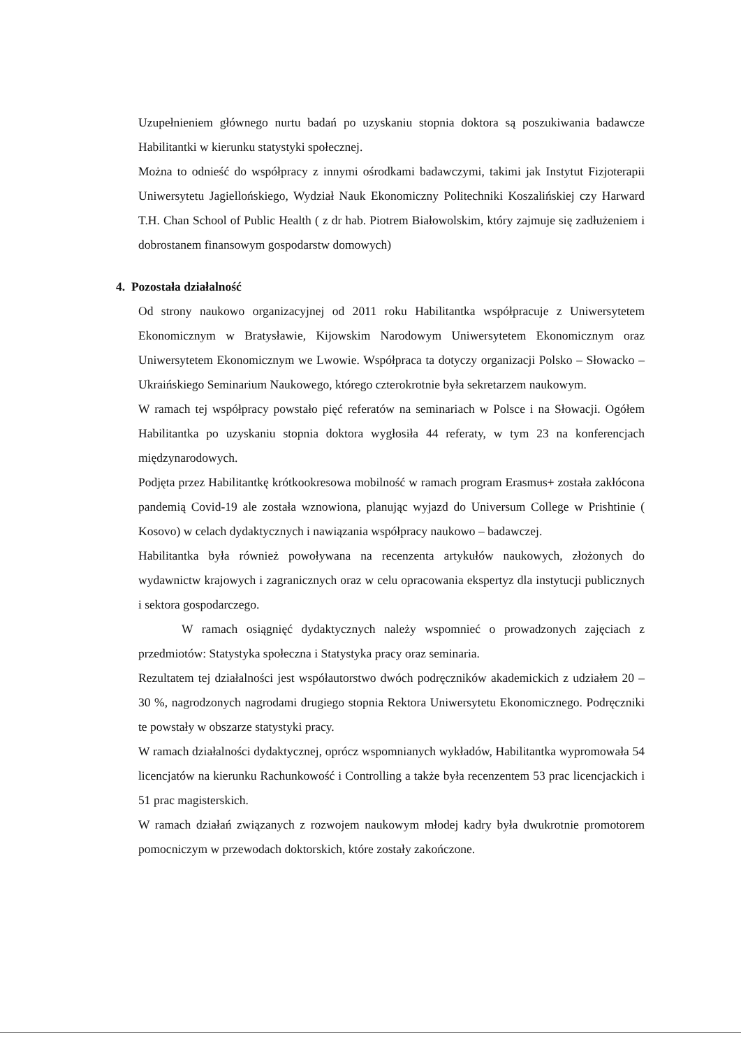Uzupełnieniem głównego nurtu badań po uzyskaniu stopnia doktora są poszukiwania badawcze Habilitantki w kierunku statystyki społecznej.
Można to odnieść do współpracy z innymi ośrodkami badawczymi, takimi jak Instytut Fizjoterapii Uniwersytetu Jagiellońskiego, Wydział Nauk Ekonomiczny Politechniki Koszalińskiej czy Harward T.H. Chan School of Public Health ( z dr hab. Piotrem Białowolskim, który zajmuje się zadłużeniem i dobrostanem finansowym gospodarstw domowych)
4. Pozostała działalność
Od strony naukowo organizacyjnej od 2011 roku Habilitantka współpracuje z Uniwersytetem Ekonomicznym w Bratysławie, Kijowskim Narodowym Uniwersytetem Ekonomicznym oraz Uniwersytetem Ekonomicznym we Lwowie. Współpraca ta dotyczy organizacji Polsko – Słowacko – Ukraińskiego Seminarium Naukowego, którego czterokrotnie była sekretarzem naukowym.
W ramach tej współpracy powstało pięć referatów na seminariach w Polsce i na Słowacji. Ogółem Habilitantka po uzyskaniu stopnia doktora wygłosiła 44 referaty, w tym 23 na konferencjach międzynarodowych.
Podjęta przez Habilitantkę krótkookresowa mobilność w ramach program Erasmus+ została zakłócona pandemią Covid-19 ale została wznowiona, planując wyjazd do Universum College w Prishtinie ( Kosovo) w celach dydaktycznych i nawiązania współpracy naukowo – badawczej.
Habilitantka była również powoływana na recenzenta artykułów naukowych, złożonych do wydawnictw krajowych i zagranicznych oraz w celu opracowania ekspertyz dla instytucji publicznych i sektora gospodarczego.
W ramach osiągnięć dydaktycznych należy wspomnieć o prowadzonych zajęciach z przedmiotów: Statystyka społeczna i Statystyka pracy oraz seminaria.
Rezultatem tej działalności jest współautorstwo dwóch podręczników akademickich z udziałem 20 – 30 %, nagrodzonych nagrodami drugiego stopnia Rektora Uniwersytetu Ekonomicznego. Podręczniki te powstały w obszarze statystyki pracy.
W ramach działalności dydaktycznej, oprócz wspomnianych wykładów, Habilitantka wypromowała 54 licencjatów na kierunku Rachunkowość i Controlling a także była recenzentem 53 prac licencjackich i 51 prac magisterskich.
W ramach działań związanych z rozwojem naukowym młodej kadry była dwukrotnie promotorem pomocniczym w przewodach doktorskich, które zostały zakończone.